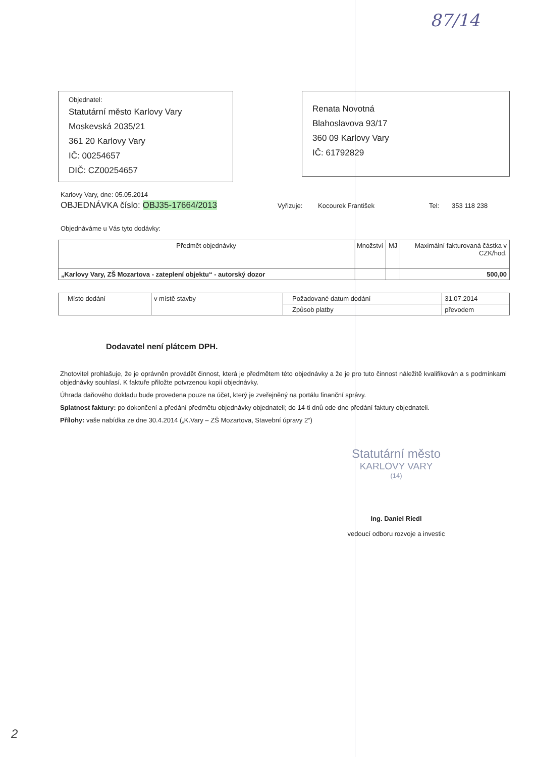87/14
Objednatel:
Statutární město Karlovy Vary
Moskevská 2035/21
361 20 Karlovy Vary
IČ: 00254657
DIČ: CZ00254657
Renata Novotná
Blahoslavova 93/17
360 09 Karlovy Vary
IČ: 61792829
Karlovy Vary, dne: 05.05.2014
OBJEDNÁVKA číslo: OBJ35-17664/2013 Vyřizuje: Kocourek František Tel: 353 118 238
Objednáváme u Vás tyto dodávky:
| Předmět objednávky | Množství | MJ | Maximální fakturovaná částka v CZK/hod. |
| --- | --- | --- | --- |
| „Karlovy Vary, ZŠ Mozartova - zateplení objektu“ - autorský dozor | | | 500,00 |
| Místo dodání | v místě stavby | Požadované datum dodání | 31.07.2014 |
| | | Způsob platby | převodem |
Dodavatel není plátcem DPH.
Zhotovitel prohlašuje, že je oprávněn provádět činnost, která je předmětem této objednávky a že je pro tuto činnost náležitě kvalifikován a s podmínkami objednávky souhlasí. K faktuře přiložte potvrzenou kopii objednávky.
Úhrada daňového dokladu bude provedena pouze na účet, který je zveřejněný na portálu finanční správy.
Splatnost faktury: po dokončení a předání předmětu objednávky objednateli; do 14-ti dnů ode dne předání faktury objednateli.
Přílohy: vaše nabídka ze dne 30.4.2014 („K.Vary – ZŠ Mozartova, Stavební úpravy 2“)
Statutární město
KARLOVY VARY
(14)
Ing. Daniel Riedl
vedoucí odboru rozvoje a investic
2